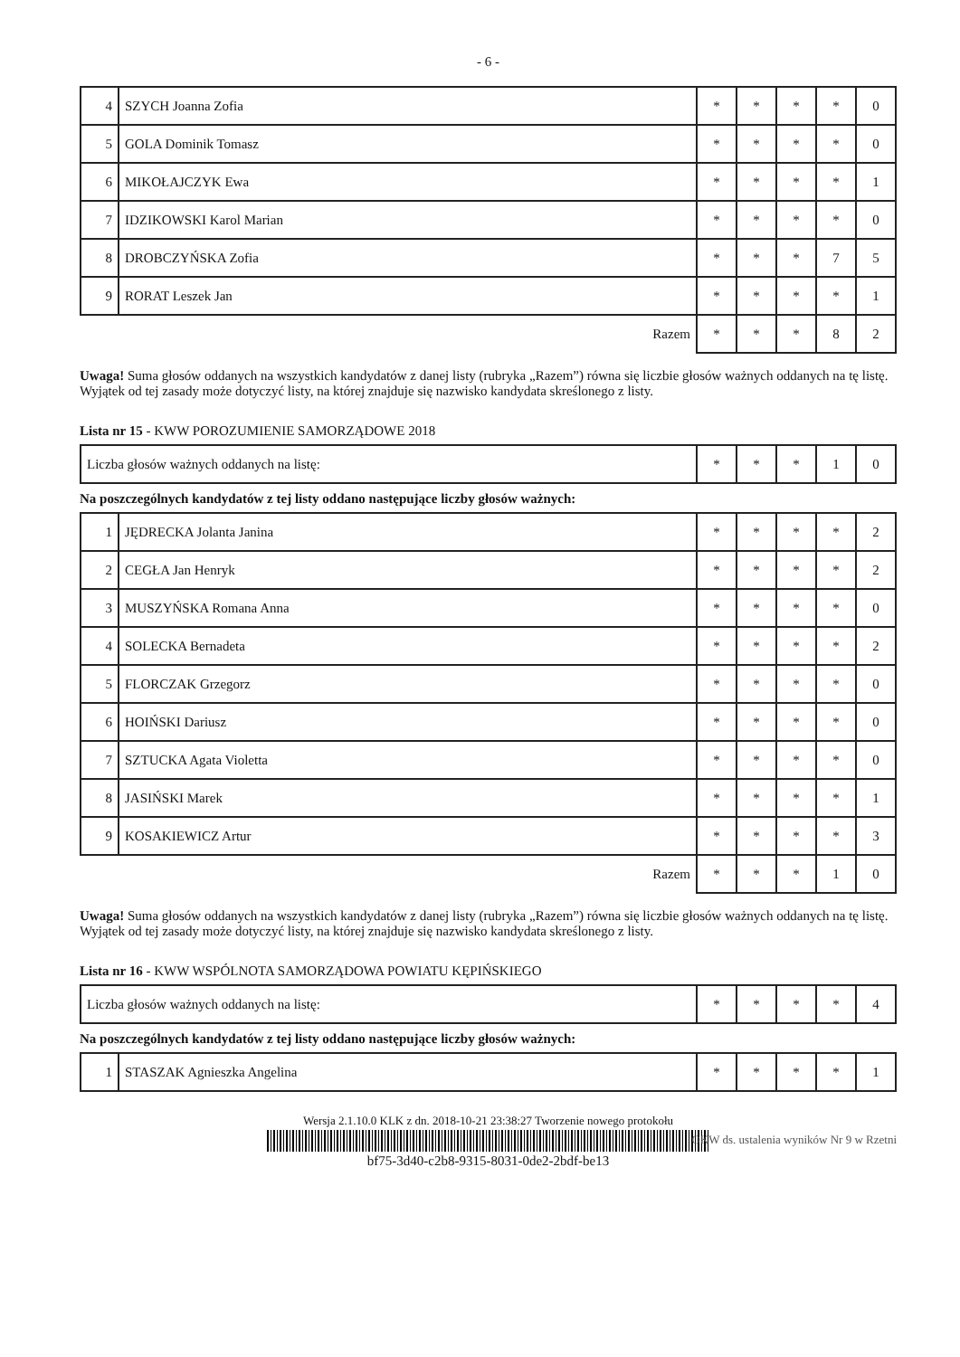- 6 -
| 4 | SZYCH Joanna Zofia | * | * | * | * | 0 |
| 5 | GOLA Dominik Tomasz | * | * | * | * | 0 |
| 6 | MIKOŁAJCZYK Ewa | * | * | * | * | 1 |
| 7 | IDZIKOWSKI Karol Marian | * | * | * | * | 0 |
| 8 | DROBCZYŃSKA Zofia | * | * | * | 7 | 5 |
| 9 | RORAT Leszek Jan | * | * | * | * | 1 |
| | Razem | * | * | * | 8 | 2 |
Uwaga! Suma głosów oddanych na wszystkich kandydatów z danej listy (rubryka „Razem”) równa się liczbie głosów ważnych oddanych na tę listę. Wyjątek od tej zasady może dotyczyć listy, na której znajduje się nazwisko kandydata skreślonego z listy.
Lista nr 15 - KWW POROZUMIENIE SAMORZĄDOWE 2018
| Liczba głosów ważnych oddanych na listę: | * | * | * | 1 | 0 |
Na poszczególnych kandydatów z tej listy oddano następujące liczby głosów ważnych:
| 1 | JĘDRECKA Jolanta Janina | * | * | * | * | 2 |
| 2 | CEGŁA Jan Henryk | * | * | * | * | 2 |
| 3 | MUSZYŃSKA Romana Anna | * | * | * | * | 0 |
| 4 | SOLECKA Bernadeta | * | * | * | * | 2 |
| 5 | FLORCZAK Grzegorz | * | * | * | * | 0 |
| 6 | HOIŃSKI Dariusz | * | * | * | * | 0 |
| 7 | SZTUCKA Agata Violetta | * | * | * | * | 0 |
| 8 | JASIŃSKI Marek | * | * | * | * | 1 |
| 9 | KOSAKIEWICZ Artur | * | * | * | * | 3 |
| | Razem | * | * | * | 1 | 0 |
Uwaga! Suma głosów oddanych na wszystkich kandydatów z danej listy (rubryka „Razem”) równa się liczbie głosów ważnych oddanych na tę listę. Wyjątek od tej zasady może dotyczyć listy, na której znajduje się nazwisko kandydata skreślonego z listy.
Lista nr 16 - KWW WSPÓLNOTA SAMORZĄDOWA POWIATU KĘPIŃSKIEGO
| Liczba głosów ważnych oddanych na listę: | * | * | * | * | 4 |
Na poszczególnych kandydatów z tej listy oddano następujące liczby głosów ważnych:
| 1 | STASZAK Agnieszka Angelina | * | * | * | * | 1 |
Wersja 2.1.10.0 KLK z dn. 2018-10-21 23:38:27 Tworzenie nowego protokołu
bf75-3d40-c2b8-9315-8031-0de2-2bdf-be13
OKW ds. ustalenia wyników Nr 9 w Rzetni